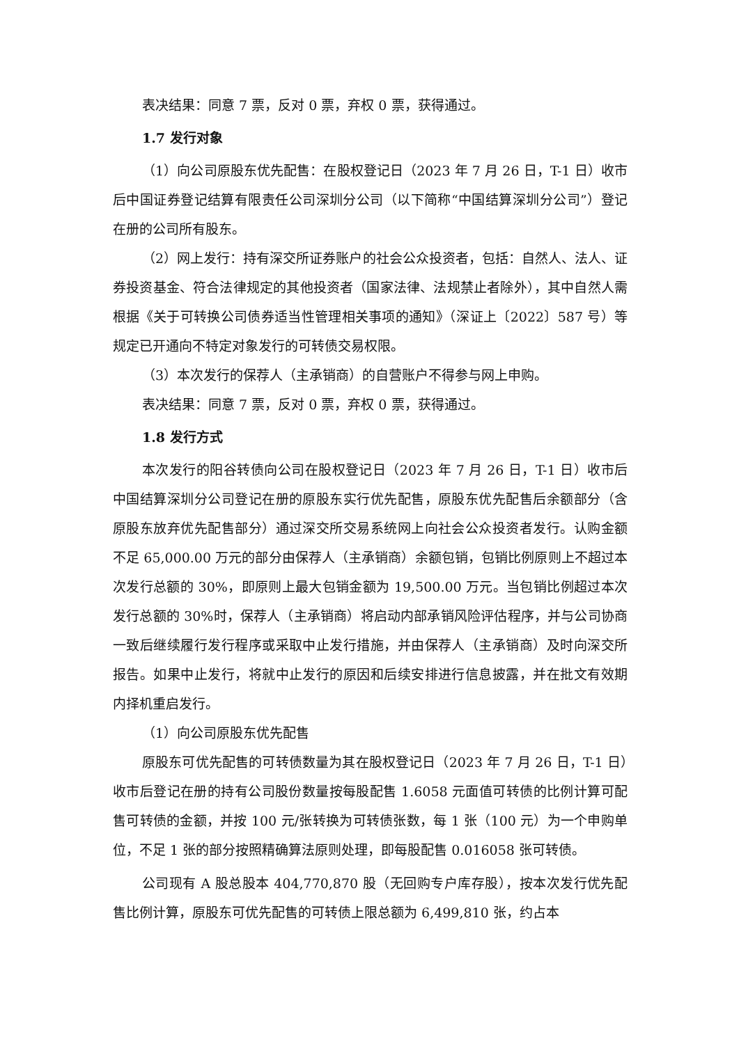表决结果：同意 7 票，反对 0 票，弃权 0 票，获得通过。
1.7 发行对象
（1）向公司原股东优先配售：在股权登记日（2023 年 7 月 26 日，T-1 日）收市后中国证券登记结算有限责任公司深圳分公司（以下简称“中国结算深圳分公司”）登记在册的公司所有股东。
（2）网上发行：持有深交所证券账户的社会公众投资者，包括：自然人、法人、证券投资基金、符合法律规定的其他投资者（国家法律、法规禁止者除外），其中自然人需根据《关于可转换公司债券适当性管理相关事项的通知》（深证上〔2022〕587 号）等规定已开通向不特定对象发行的可转债交易权限。
（3）本次发行的保荐人（主承销商）的自营账户不得参与网上申购。
表决结果：同意 7 票，反对 0 票，弃权 0 票，获得通过。
1.8 发行方式
本次发行的阳谷转债向公司在股权登记日（2023 年 7 月 26 日，T-1 日）收市后中国结算深圳分公司登记在册的原股东实行优先配售，原股东优先配售后余额部分（含原股东放弃优先配售部分）通过深交所交易系统网上向社会公众投资者发行。认购金额不足 65,000.00 万元的部分由保荐人（主承销商）余额包销，包销比例原则上不超过本次发行总额的 30%，即原则上最大包销金额为 19,500.00 万元。当包销比例超过本次发行总额的 30%时，保荐人（主承销商）将启动内部承销风险评估程序，并与公司协商一致后继续履行发行程序或采取中止发行措施，并由保荐人（主承销商）及时向深交所报告。如果中止发行，将就中止发行的原因和后续安排进行信息披露，并在批文有效期内择机重启发行。
（1）向公司原股东优先配售
原股东可优先配售的可转债数量为其在股权登记日（2023 年 7 月 26 日，T-1 日）收市后登记在册的持有公司股份数量按每股配售 1.6058 元面值可转债的比例计算可配售可转债的金额，并按 100 元/张转换为可转债张数，每 1 张（100 元）为一个申购单位，不足 1 张的部分按照精确算法原则处理，即每股配售 0.016058 张可转债。
公司现有 A 股总股本 404,770,870 股（无回购专户库存股），按本次发行优先配售比例计算，原股东可优先配售的可转债上限总额为 6,499,810 张，约占本